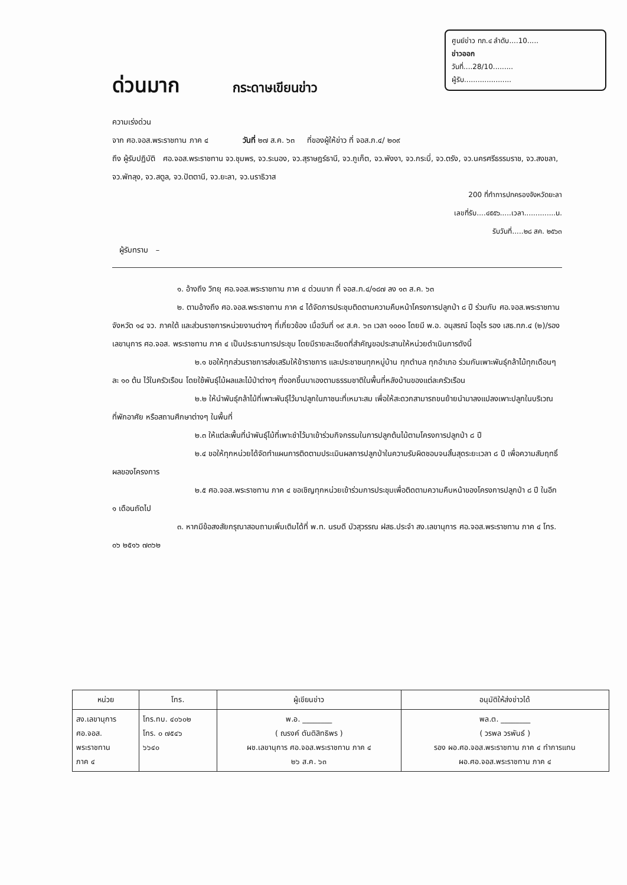ศูนย์ข่าว ทภ.๔ ลำดับ....10.....
ข่าวออก
วันที่....28/10.........
ผู้รับ.....................
ด่วนมาก
กระดาษเขียนข่าว
ความเร่งด่วน
จาก ศอ.จอส.พระราชทาน ภาค ๔ วันที่ ๒๗ ส.ค. ๖๓ ที่ของผู้ให้ข่าว ที่ จอส.ภ.๔/ ๒๐๙
ถึง ผู้รับปฏิบัติ ศอ.จอส.พระราชทาน จว.ชุมพร, จว.ระนอง, จว.สุราษฎร์ธานี, จว.ภูเก็ต, จว.พังงา, จว.กระบี่, จว.ตรัง, จว.นครศรีธรรมราช, จว.สงขลา, จว.พัทลุง, จว.สตูล, จว.ปัตตานี, จว.ยะลา, จว.นราธิวาส
200 ที่ทำการปกครองจังหวัดยะลา
เลขที่รับ....๔๕๕๖.....เวลา..............น.
รับวันที่.....๒๘ สค. ๒๕๖๓
ผู้รับทราบ –
๑. อ้างถึง วิทยุ ศอ.จอส.พระราชทาน ภาค ๔ ด่วนมาก ที่ จอส.ภ.๔/๑๘๗ ลง ๑๓ ส.ค. ๖๓
๒. ตามอ้างถึง ศอ.จอส.พระราชทาน ภาค ๔ ได้จัดการประชุมติดตามความคืบหน้าโครงการปลูกป่า ๘ ปี ร่วมกับ ศอ.จอส.พระราชทาน จังหวัด ๑๔ จว. ภาคใต้ และส่วนราชการหน่วยงานต่างๆ ที่เกี่ยวข้อง เมื่อวันที่ ๑๙ ส.ค. ๖๓ เวลา ๑๐๐๐ โดยมี พ.อ. อนุสรณ์ โออุไร รอง เสธ.ทภ.๔ (๒)/รองเลขานุการ ศอ.จอส. พระราชทาน ภาค ๔ เป็นประธานการประชุม โดยมีรายละเอียดที่สำคัญขอประสานให้หน่วยดำเนินการดังนี้
๒.๑ ขอให้ทุกส่วนราชการส่งเสริมให้ข้าราชการ และประชาชนทุกหมู่บ้าน ทุกตำบล ทุกอำเภอ ร่วมกันเพาะพันธุ์กล้าไม้ทุกเดือนๆ ละ ๑๐ ต้น ไว้ในครัวเรือน โดยใช้พันธุ์ไม้ผลและไม้ป่าต่างๆ ที่งอกขึ้นมาเองตามธรรมชาติในพื้นที่หลังบ้านของแต่ละครัวเรือน
๒.๒ ให้นำพันธุ์กล้าไม้ที่เพาะพันธุ์ไว้มาปลูกในภาชนะที่เหมาะสม เพื่อให้สะดวกสามารถขนย้ายนำมาลงแปลงเพาะปลูกในบริเวณที่พักอาศัย หรือสถานศึกษาต่างๆ ในพื้นที่
๒.๓ ให้แต่ละพื้นที่นำพันธุ์ไม้ที่เพาะชำไว้มาเข้าร่วมกิจกรรมในการปลูกต้นไม้ตามโครงการปลูกป่า ๘ ปี
๒.๔ ขอให้ทุกหน่วยได้จัดทำแผนการติดตามประเมินผลการปลูกป่าในความรับผิดชอบจนสิ้นสุดระยะเวลา ๘ ปี เพื่อความสัมฤทธิ์ผลของโครงการ
๒.๕ ศอ.จอส.พระราชทาน ภาค ๔ ขอเชิญทุกหน่วยเข้าร่วมการประชุมเพื่อติดตามความคืบหน้าของโครงการปลูกป่า ๘ ปี ในอีก ๑ เดือนถัดไป
๓. หากมีข้อสงสัยกรุณาสอบถามเพิ่มเติมได้ที่ พ.ท. นรบดี บัวสุวรรณ ฝสธ.ประจำ สง.เลขานุการ ศอ.จอส.พระราชทาน ภาค ๔ โทร. ๐๖ ๒๕๑๖ ๗๓๖๒
| หน่วย | โทร. | ผู้เขียนข่าว | อนุมัติให้ส่งข่าวได้ |
| --- | --- | --- | --- |
| สง.เลขานุการ ศอ.จอส. พระราชทาน ภาค ๔ | โทร.ทบ. ๔๐๖๐๒ โทร. ๐ ๗๕๔๖ ๖๖๔๐ | พ.อ. ________ ( ณรงค์ ตันติสิทธิพร ) ผช.เลขานุการ ศอ.จอส.พระราชทาน ภาค ๔ ๒๖ ส.ค. ๖๓ | พล.ต. ________ ( วรพล วรพันธ์ ) รอง ผอ.ศอ.จอส.พระราชทาน ภาค ๔ ทำการแทน ผอ.ศอ.จอส.พระราชทาน ภาค ๔ |